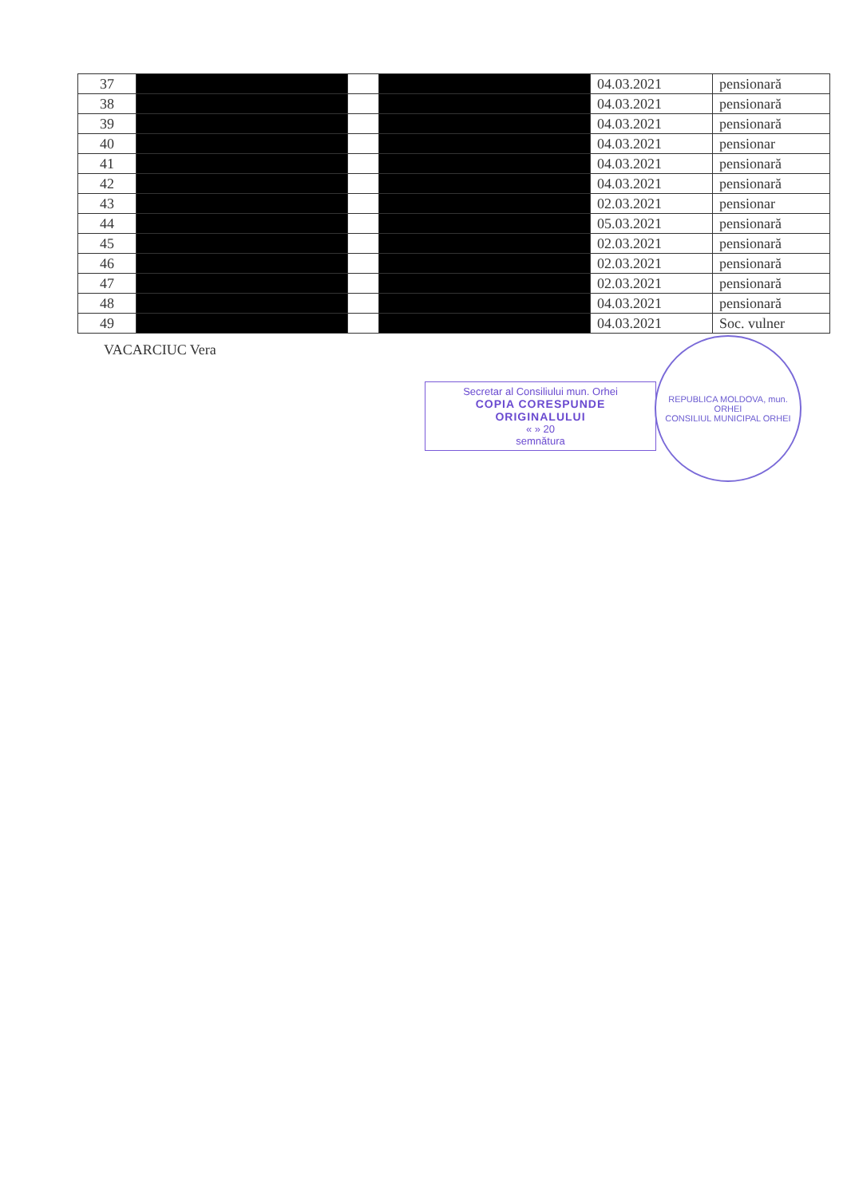| 37 | | | | 04.03.2021 | pensionară |
| 38 | | | | 04.03.2021 | pensionară |
| 39 | | | | 04.03.2021 | pensionară |
| 40 | | | | 04.03.2021 | pensionar |
| 41 | | | | 04.03.2021 | pensionară |
| 42 | | | | 04.03.2021 | pensionară |
| 43 | | | | 02.03.2021 | pensionar |
| 44 | | | | 05.03.2021 | pensionară |
| 45 | | | | 02.03.2021 | pensionară |
| 46 | | | | 02.03.2021 | pensionară |
| 47 | | | | 02.03.2021 | pensionară |
| 48 | | | | 04.03.2021 | pensionară |
| 49 | | | | 04.03.2021 | Soc. vulner |
VACARCIUC Vera
Secretar al Consiliului mun. Orhei
COPIA CORESPUNDE
ORIGINALULUI
« » 20
semnătura
REPUBLICA MOLDOVA, mun. ORHEI
CONSILIUL MUNICIPAL ORHEI